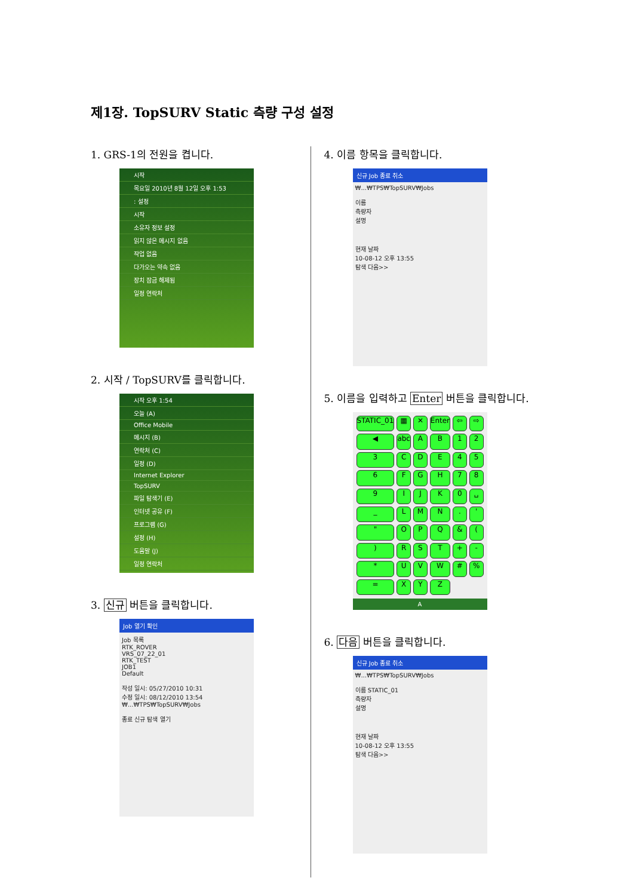제1장. TopSURV Static 측량 구성 설정
1. GRS-1의 전원을 켭니다.
시작
목요일 2010년 8월 12일 오후 1:53
: 설정
시작
소유자 정보 설정
읽지 않은 메시지 없음
작업 없음
다가오는 약속 없음
장치 잠금 해제됨
일정 연락처
2. 시작 / TopSURV를 클릭합니다.
시작 오후 1:54
오늘 (A)
Office Mobile
메시지 (B)
연락처 (C)
일정 (D)
Internet Explorer
TopSURV
파일 탐색기 (E)
인터넷 공유 (F)
프로그램 (G)
설정 (H)
도움말 (J)
일정 연락처
3. 신규 버튼을 클릭합니다.
Job 열기 확인
Job 목록
RTK_ROVER
VRS_07_22_01
RTK_TEST
JOB1
Default
작성 일시: 05/27/2010 10:31
수정 일시: 08/12/2010 13:54
₩...₩TPS₩TopSURV₩Jobs
종료 신규 탐색 열기
4. 이름 항목을 클릭합니다.
신규 Job 종료 취소
₩...₩TPS₩TopSURV₩Jobs
이름
측량자
설명
현재 날짜
10-08-12 오후 13:55
탐색 다음>>
5. 이름을 입력하고 Enter 버튼을 클릭합니다.
STATIC_01 ▦ ✕ Enter ⇦ ⇨ ◀ abc AB 123 CDE 456 FGH 789 IJK 0 ␣ _ LMN. ' " OPQ & () RST + - * UVW #% = XYZ
A
6. 다음 버튼을 클릭합니다.
신규 Job 종료 취소
₩...₩TPS₩TopSURV₩Jobs
이름 STATIC_01
측량자
설명
현재 날짜
10-08-12 오후 13:55
탐색 다음>>